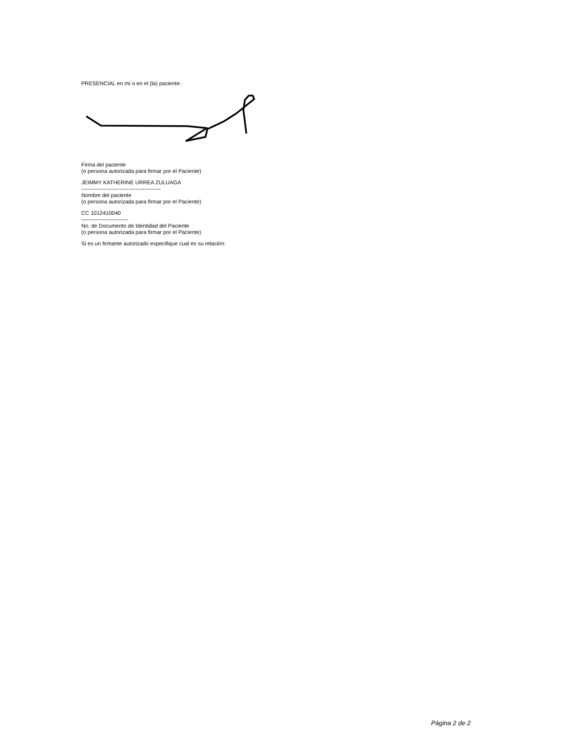PRESENCIAL en mí o en el (la) paciente:
Firma del paciente
(o persona autorizada para firmar por el Paciente)
JEIMMY KATHERINE URREA ZULUAGA
--------------------------------------------
Nombre del paciente
(o persona autorizada para firmar por el Paciente)
CC 1012410040
--------------------------
No. de Documento de Identidad del Paciente
(o persona autorizada para firmar por el Paciente)
Si es un firmante autorizado especifique cual es su relación:
Página 2 de 2